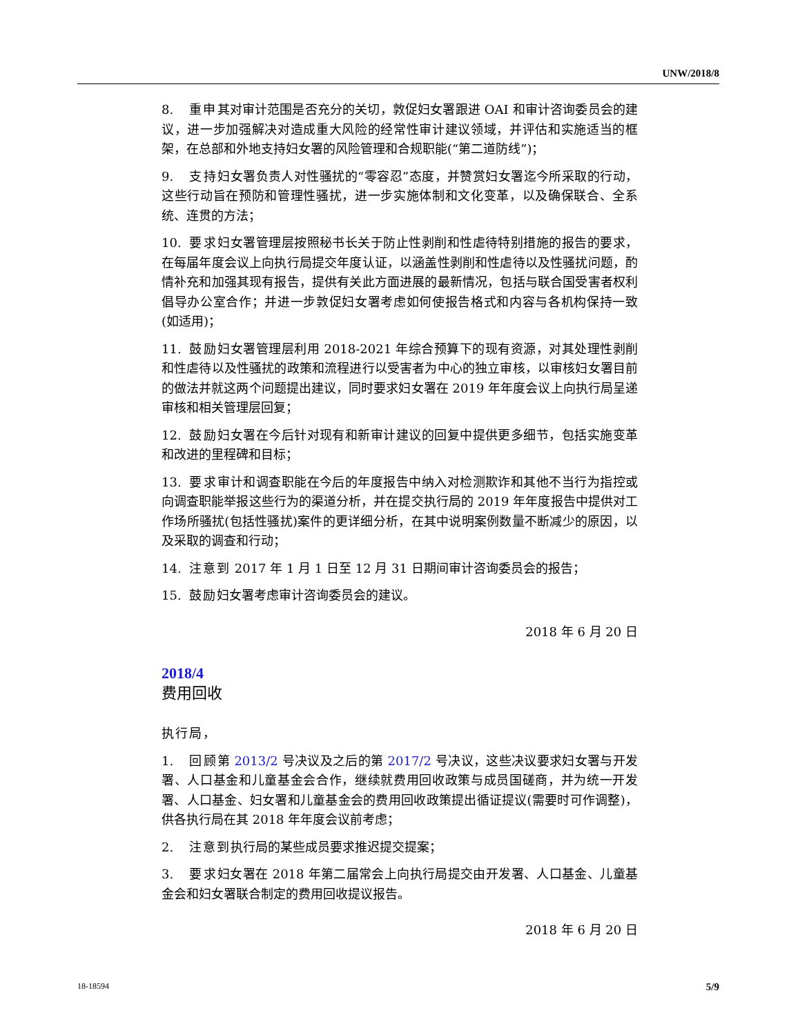UNW/2018/8
8. 重申其对审计范围是否充分的关切，敦促妇女署跟进 OAI 和审计咨询委员会的建议，进一步加强解决对造成重大风险的经常性审计建议领域，并评估和实施适当的框架，在总部和外地支持妇女署的风险管理和合规职能(“第二道防线”)；
9. 支持妇女署负责人对性骚扰的“零容忍”态度，并赞赏妇女署迄今所采取的行动，这些行动旨在预防和管理性骚扰，进一步实施体制和文化变革，以及确保联合、全系统、连贯的方法；
10. 要求妇女署管理层按照秘书长关于防止性剥削和性虐待特别措施的报告的要求，在每届年度会议上向执行局提交年度认证，以涵盖性剥削和性虐待以及性骚扰问题，酌情补充和加强其现有报告，提供有关此方面进展的最新情况，包括与联合国受害者权利倡导办公室合作；并进一步敦促妇女署考虑如何使报告格式和内容与各机构保持一致(如适用)；
11. 鼓励妇女署管理层利用 2018-2021 年综合预算下的现有资源，对其处理性剥削和性虐待以及性骚扰的政策和流程进行以受害者为中心的独立审核，以审核妇女署目前的做法并就这两个问题提出建议，同时要求妇女署在 2019 年年度会议上向执行局呈递审核和相关管理层回复；
12. 鼓励妇女署在今后针对现有和新审计建议的回复中提供更多细节，包括实施变革和改进的里程碑和目标；
13. 要求审计和调查职能在今后的年度报告中纳入对检测欺诈和其他不当行为指控或向调查职能举报这些行为的渠道分析，并在提交执行局的 2019 年年度报告中提供对工作场所骚扰(包括性骚扰)案件的更详细分析，在其中说明案例数量不断减少的原因，以及采取的调查和行动；
14. 注意到 2017 年 1 月 1 日至 12 月 31 日期间审计咨询委员会的报告；
15. 鼓励妇女署考虑审计咨询委员会的建议。
2018 年 6 月 20 日
2018/4
费用回收
执行局，
1. 回顾第 2013/2 号决议及之后的第 2017/2 号决议，这些决议要求妇女署与开发署、人口基金和儿童基金会合作，继续就费用回收政策与成员国磋商，并为统一开发署、人口基金、妇女署和儿童基金会的费用回收政策提出循证提议(需要时可作调整)，供各执行局在其 2018 年年度会议前考虑；
2. 注意到执行局的某些成员要求推迟提交提案；
3. 要求妇女署在 2018 年第二届常会上向执行局提交由开发署、人口基金、儿童基金会和妇女署联合制定的费用回收提议报告。
2018 年 6 月 20 日
18-18594 5/9